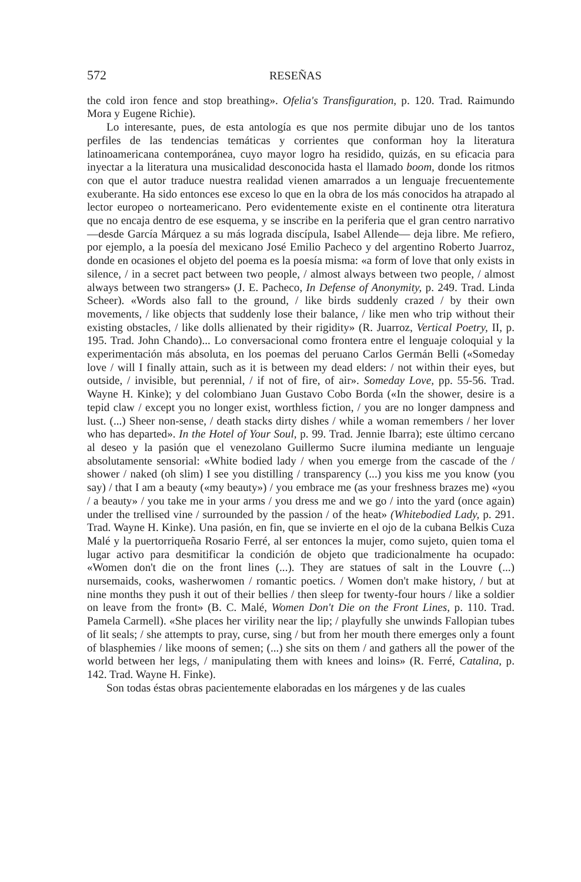572 RESEÑAS
the cold iron fence and stop breathing». Ofelia's Transfiguration, p. 120. Trad. Raimundo Mora y Eugene Richie).
Lo interesante, pues, de esta antología es que nos permite dibujar uno de los tantos perfiles de las tendencias temáticas y corrientes que conforman hoy la literatura latinoamericana contemporánea, cuyo mayor logro ha residido, quizás, en su eficacia para inyectar a la literatura una musicalidad desconocida hasta el llamado boom, donde los ritmos con que el autor traduce nuestra realidad vienen amarrados a un lenguaje frecuentemente exuberante. Ha sido entonces ese exceso lo que en la obra de los más conocidos ha atrapado al lector europeo o norteamericano. Pero evidentemente existe en el continente otra literatura que no encaja dentro de ese esquema, y se inscribe en la periferia que el gran centro narrativo —desde García Márquez a su más lograda discípula, Isabel Allende— deja libre. Me refiero, por ejemplo, a la poesía del mexicano José Emilio Pacheco y del argentino Roberto Juarroz, donde en ocasiones el objeto del poema es la poesía misma: «a form of love that only exists in silence, / in a secret pact between two people, / almost always between two people, / almost always between two strangers» (J. E. Pacheco, In Defense of Anonymity, p. 249. Trad. Linda Scheer). «Words also fall to the ground, / like birds suddenly crazed / by their own movements, / like objects that suddenly lose their balance, / like men who trip without their existing obstacles, / like dolls allienated by their rigidity» (R. Juarroz, Vertical Poetry, II, p. 195. Trad. John Chando)... Lo conversacional como frontera entre el lenguaje coloquial y la experimentación más absoluta, en los poemas del peruano Carlos Germán Belli («Someday love / will I finally attain, such as it is between my dead elders: / not within their eyes, but outside, / invisible, but perennial, / if not of fire, of air». Someday Love, pp. 55-56. Trad. Wayne H. Kinke); y del colombiano Juan Gustavo Cobo Borda («In the shower, desire is a tepid claw / except you no longer exist, worthless fiction, / you are no longer dampness and lust. (...) Sheer non-sense, / death stacks dirty dishes / while a woman remembers / her lover who has departed». In the Hotel of Your Soul, p. 99. Trad. Jennie Ibarra); este último cercano al deseo y la pasión que el venezolano Guillermo Sucre ilumina mediante un lenguaje absolutamente sensorial: «White bodied lady / when you emerge from the cascade of the / shower / naked (oh slim) I see you distilling / transparency (...) you kiss me you know (you say) / that I am a beauty («my beauty») / you embrace me (as your freshness brazes me) «you / a beauty» / you take me in your arms / you dress me and we go / into the yard (once again) under the trellised vine / surrounded by the passion / of the heat» (Whitebodied Lady, p. 291. Trad. Wayne H. Kinke). Una pasión, en fin, que se invierte en el ojo de la cubana Belkis Cuza Malé y la puertorriqueña Rosario Ferré, al ser entonces la mujer, como sujeto, quien toma el lugar activo para desmitificar la condición de objeto que tradicionalmente ha ocupado: «Women don't die on the front lines (...). They are statues of salt in the Louvre (...) nursemaids, cooks, washerwomen / romantic poetics. / Women don't make history, / but at nine months they push it out of their bellies / then sleep for twenty-four hours / like a soldier on leave from the front» (B. C. Malé, Women Don't Die on the Front Lines, p. 110. Trad. Pamela Carmell). «She places her virility near the lip; / playfully she unwinds Fallopian tubes of lit seals; / she attempts to pray, curse, sing / but from her mouth there emerges only a fount of blasphemies / like moons of semen; (...) she sits on them / and gathers all the power of the world between her legs, / manipulating them with knees and loins» (R. Ferré, Catalina, p. 142. Trad. Wayne H. Finke).
Son todas éstas obras pacientemente elaboradas en los márgenes y de las cuales